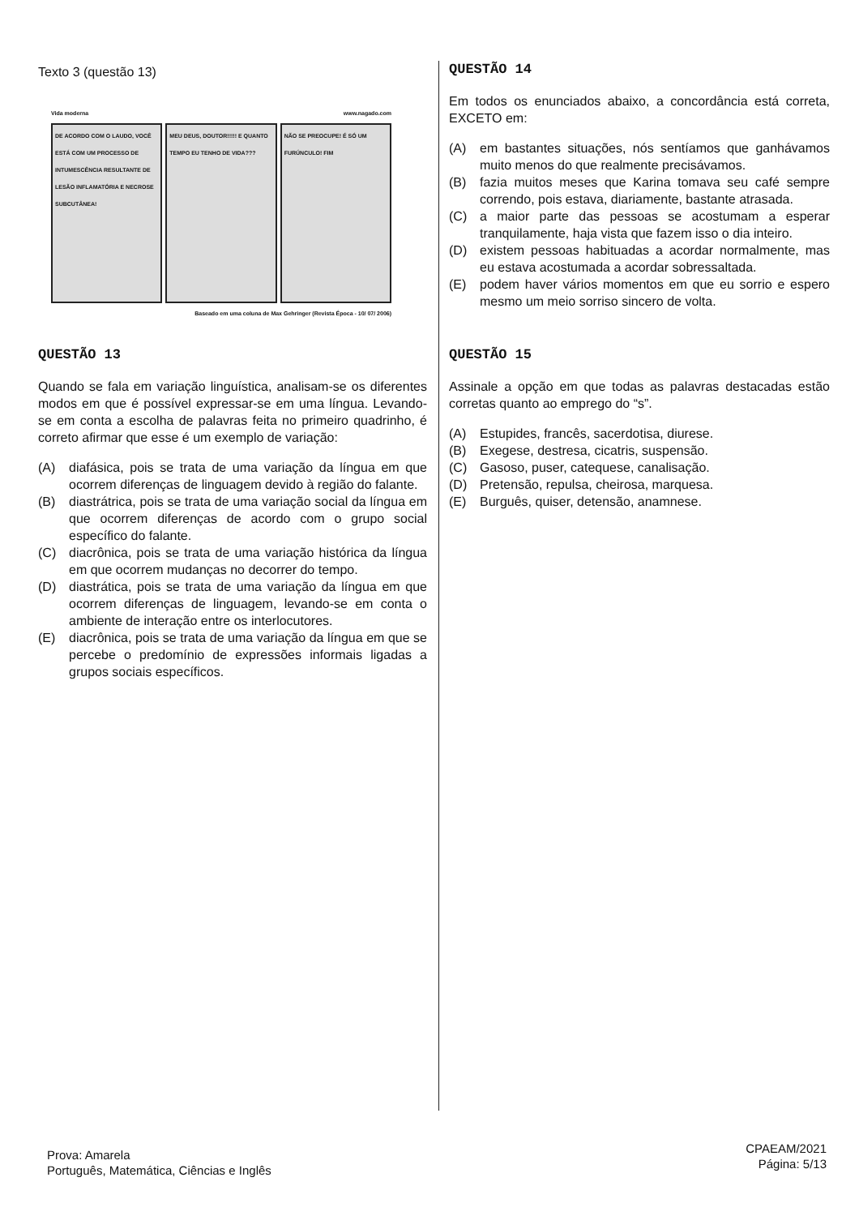Texto 3 (questão 13)
Vida moderna www.nagado.com
DE ACORDO COM O LAUDO, VOCÊ ESTÁ COM UM PROCESSO DE INTUMESCÊNCIA RESULTANTE DE LESÃO INFLAMATÓRIA E NECROSE SUBCUTÂNEA!
MEU DEUS, DOUTOR!!!!! E QUANTO TEMPO EU TENHO DE VIDA???
NÃO SE PREOCUPE! É SÓ UM FURÚNCULO! FIM
Baseado em uma coluna de Max Gehringer (Revista Época - 10/ 07/ 2006)
QUESTÃO 13
Quando se fala em variação linguística, analisam-se os diferentes modos em que é possível expressar-se em uma língua. Levando-se em conta a escolha de palavras feita no primeiro quadrinho, é correto afirmar que esse é um exemplo de variação:
(A) diafásica, pois se trata de uma variação da língua em que ocorrem diferenças de linguagem devido à região do falante.
(B) diastrátrica, pois se trata de uma variação social da língua em que ocorrem diferenças de acordo com o grupo social específico do falante.
(C) diacrônica, pois se trata de uma variação histórica da língua em que ocorrem mudanças no decorrer do tempo.
(D) diastrática, pois se trata de uma variação da língua em que ocorrem diferenças de linguagem, levando-se em conta o ambiente de interação entre os interlocutores.
(E) diacrônica, pois se trata de uma variação da língua em que se percebe o predomínio de expressões informais ligadas a grupos sociais específicos.
QUESTÃO 14
Em todos os enunciados abaixo, a concordância está correta, EXCETO em:
(A) em bastantes situações, nós sentíamos que ganhávamos muito menos do que realmente precisávamos.
(B) fazia muitos meses que Karina tomava seu café sempre correndo, pois estava, diariamente, bastante atrasada.
(C) a maior parte das pessoas se acostumam a esperar tranquilamente, haja vista que fazem isso o dia inteiro.
(D) existem pessoas habituadas a acordar normalmente, mas eu estava acostumada a acordar sobressaltada.
(E) podem haver vários momentos em que eu sorrio e espero mesmo um meio sorriso sincero de volta.
QUESTÃO 15
Assinale a opção em que todas as palavras destacadas estão corretas quanto ao emprego do “s”.
(A) Estupides, francês, sacerdotisa, diurese.
(B) Exegese, destresa, cicatris, suspensão.
(C) Gasoso, puser, catequese, canalisação.
(D) Pretensão, repulsa, cheirosa, marquesa.
(E) Burguês, quiser, detensão, anamnese.
Prova: Amarela
Português, Matemática, Ciências e Inglês
CPAEAM/2021
Página: 5/13